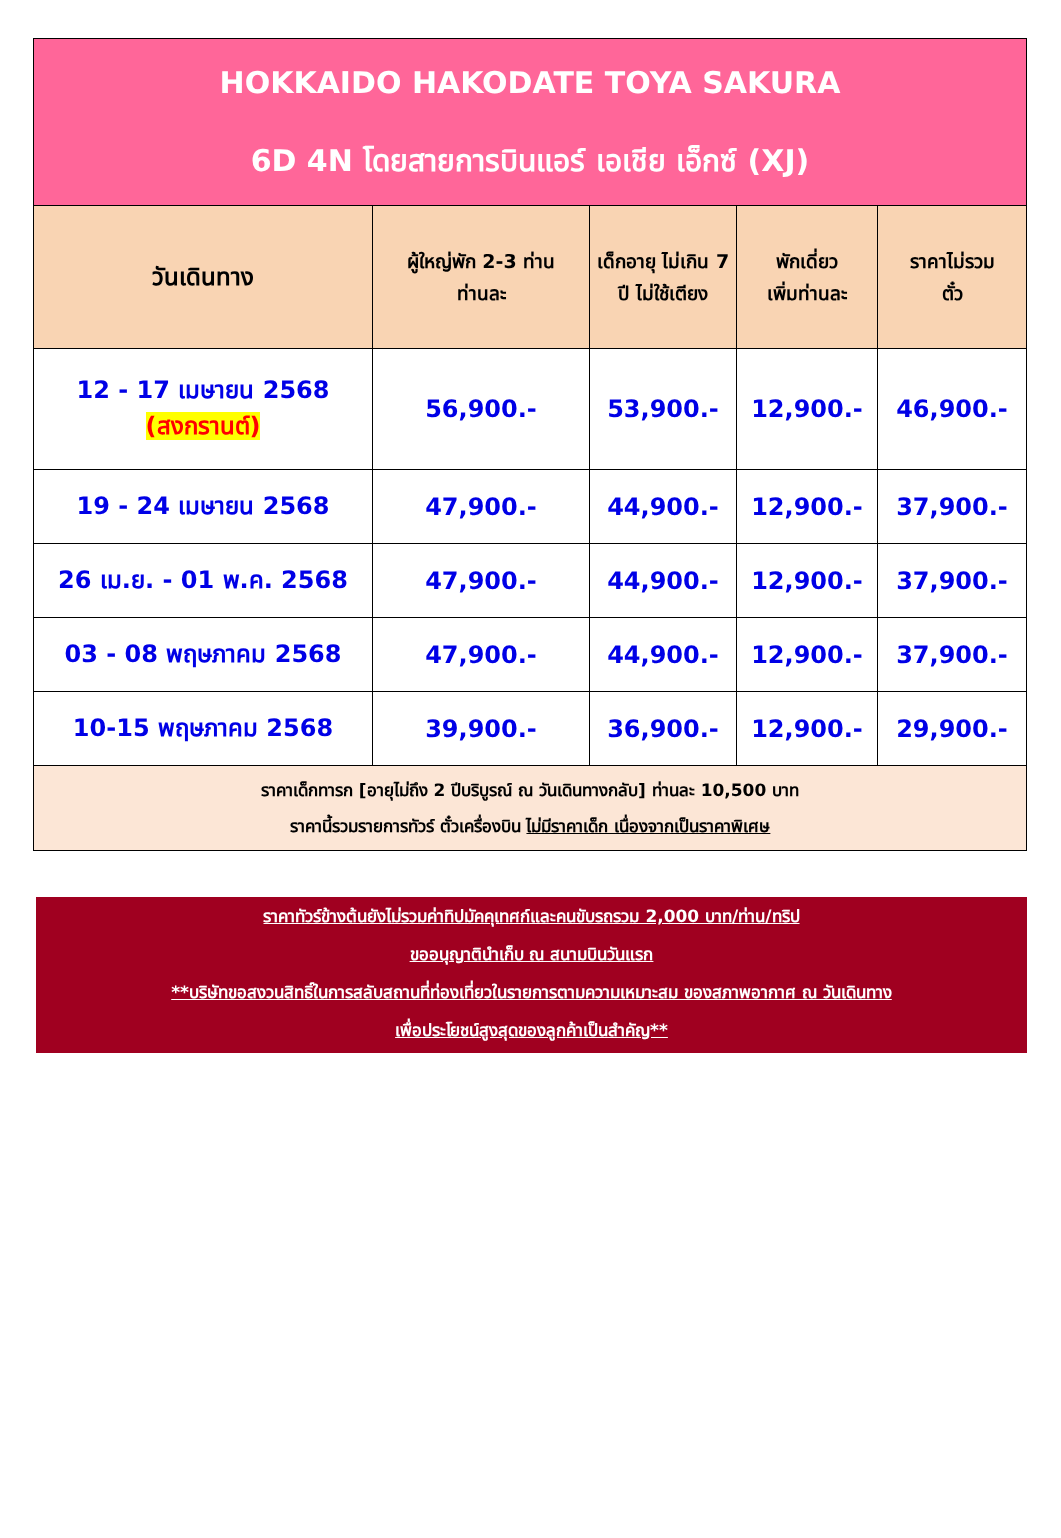| HOKKAIDO HAKODATE TOYA SAKURA 6D 4N โดยสายการบินแอร์ เอเชีย เอ็กซ์ (XJ) | | | | |
| วันเดินทาง | ผู้ใหญ่พัก 2-3 ท่าน ท่านละ | เด็กอายุ ไม่เกิน 7 ปี ไม่ใช้เตียง | พักเดี่ยว เพิ่มท่านละ | ราคาไม่รวม ตั๋ว |
| 12 - 17 เมษายน 2568 (สงกรานต์) | 56,900.- | 53,900.- | 12,900.- | 46,900.- |
| 19 - 24 เมษายน 2568 | 47,900.- | 44,900.- | 12,900.- | 37,900.- |
| 26 เม.ย. - 01 พ.ค. 2568 | 47,900.- | 44,900.- | 12,900.- | 37,900.- |
| 03 - 08 พฤษภาคม 2568 | 47,900.- | 44,900.- | 12,900.- | 37,900.- |
| 10-15 พฤษภาคม 2568 | 39,900.- | 36,900.- | 12,900.- | 29,900.- |
| ราคาเด็กทารก [อายุไม่ถึง 2 ปีบริบูรณ์ ณ วันเดินทางกลับ] ท่านละ 10,500 บาท ราคานี้รวมรายการทัวร์ ตั๋วเครื่องบิน ไม่มีราคาเด็ก เนื่องจากเป็นราคาพิเศษ | | | | |
ราคาทัวร์ข้างต้นยังไม่รวมค่าทิปมัคคุเทศก์และคนขับรถรวม 2,000 บาท/ท่าน/ทริป
ขออนุญาตินำเก็บ ณ สนามบินวันแรก
**บริษัทขอสงวนสิทธิ์ในการสลับสถานที่ท่องเที่ยวในรายการตามความเหมาะสม ของสภาพอากาศ ณ วันเดินทาง
เพื่อประโยชน์สูงสุดของลูกค้าเป็นสำคัญ**